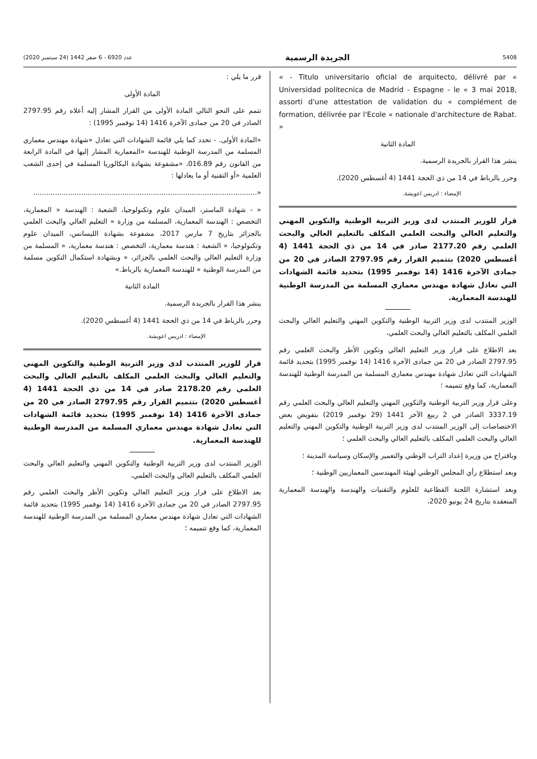5408 الجريدة الرسمية عدد 6920 - 6 صفر 1442 (24 سبتمبر 2020)
« - Titulo universitario oficial de arquitecto, délivré par « Universidad politecnica de Madrid - Espagne - le « 3 mai 2018, assorti d'une attestation de validation du « complément de formation, délivrée par l'Ecole « nationale d'architecture de Rabat. »
المادة الثانية
ينشر هذا القرار بالجريدة الرسمية.
وحرر بالرباط في 14 من ذي الحجة 1441 (4 أغسطس 2020).
الإمضاء : ادريس اعويشة.
قرار للوزير المنتدب لدى وزير التربية الوطنية والتكوين المهني والتعليم العالي والبحث العلمي المكلف بالتعليم العالي والبحث العلمي رقم 2177.20 صادر في 14 من ذي الحجة 1441 (4 أغسطس 2020) بتتميم القرار رقم 2797.95 الصادر في 20 من جمادى الآخرة 1416 (14 نوفمبر 1995) بتحديد قائمة الشهادات التي تعادل شهادة مهندس معماري المسلمة من المدرسة الوطنية للهندسة المعمارية.
الوزير المنتدب لدى وزير التربية الوطنية والتكوين المهني والتعليم العالي والبحث العلمي المكلف بالتعليم العالي والبحث العلمي،
بعد الاطلاع على قرار وزير التعليم العالي وتكوين الأطر والبحث العلمي رقم 2797.95 الصادر في 20 من جمادى الآخرة 1416 (14 نوفمبر 1995) بتحديد قائمة الشهادات التي تعادل شهادة مهندس معماري المسلمة من المدرسة الوطنية للهندسة المعمارية، كما وقع تتميمه ؛
وعلى قرار وزير التربية الوطنية والتكوين المهني والتعليم العالي والبحث العلمي رقم 3337.19 الصادر في 2 ربيع الآخر 1441 (29 نوفمبر 2019) بتفويض بعض الاختصاصات إلى الوزير المنتدب لدى وزير التربية الوطنية والتكوين المهني والتعليم العالي والبحث العلمي المكلف بالتعليم العالي والبحث العلمي ؛
وباقتراح من وزيرة إعداد التراب الوطني والتعمير والإسكان وسياسة المدينة ؛
وبعد استطلاع رأي المجلس الوطني لهيئة المهندسين المعماريين الوطنية ؛
وبعد استشارة اللجنة القطاعية للعلوم والتقنيات والهندسة والهندسة المعمارية المنعقدة بتاريخ 24 يونيو 2020،
قرر ما يلي :
المادة الأولى
تتمم على النحو التالي المادة الأولى من القرار المشار إليه أعلاه رقم 2797.95 الصادر في 20 من جمادى الآخرة 1416 (14 نوفمبر 1995) :
«المادة الأولى. - تحدد كما يلي قائمة الشهادات التي تعادل «شهادة مهندس معماري المسلمة من المدرسة الوطنية للهندسة «المعمارية المشار إليها في المادة الرابعة من القانون رقم 016.89، «مشفوعة بشهادة البكالوريا المسلمة في إحدى الشعب العلمية «أو التقنية أو ما يعادلها :
«.......................................................................................................
« - شهادة الماستر، الميدان علوم وتكنولوجيا، الشعبة : الهندسة « المعمارية، التخصص : الهندسة المعمارية، المسلمة من وزارة « التعليم العالي والبحث العلمي بالجزائر بتاريخ 7 مارس 2017، مشفوعة بشهادة الليسانس، الميدان علوم وتكنولوجيا، « الشعبة : هندسة معمارية، التخصص : هندسة معمارية، « المسلمة من وزارة التعليم العالي والبحث العلمي بالجزائر، « وبشهادة استكمال التكوين مسلمة من المدرسة الوطنية « للهندسة المعمارية بالرباط.»
المادة الثانية
ينشر هذا القرار بالجريدة الرسمية.
وحرر بالرباط في 14 من ذي الحجة 1441 (4 أغسطس 2020).
الإمضاء : ادريس اعويشة.
قرار للوزير المنتدب لدى وزير التربية الوطنية والتكوين المهني والتعليم العالي والبحث العلمي المكلف بالتعليم العالي والبحث العلمي رقم 2178.20 صادر في 14 من ذي الحجة 1441 (4 أغسطس 2020) بتتميم القرار رقم 2797.95 الصادر في 20 من جمادى الآخرة 1416 (14 نوفمبر 1995) بتحديد قائمة الشهادات التي تعادل شهادة مهندس معماري المسلمة من المدرسة الوطنية للهندسة المعمارية.
الوزير المنتدب لدى وزير التربية الوطنية والتكوين المهني والتعليم العالي والبحث العلمي المكلف بالتعليم العالي والبحث العلمي،
بعد الاطلاع على قرار وزير التعليم العالي وتكوين الأطر والبحث العلمي رقم 2797.95 الصادر في 20 من جمادى الآخرة 1416 (14 نوفمبر 1995) بتحديد قائمة الشهادات التي تعادل شهادة مهندس معماري المسلمة من المدرسة الوطنية للهندسة المعمارية، كما وقع تتميمه ؛